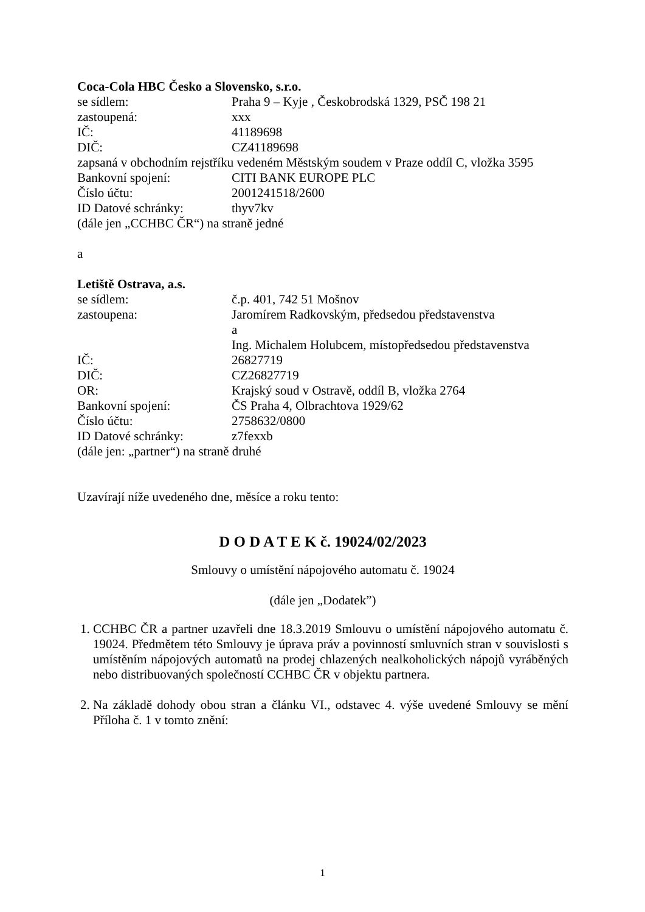Coca-Cola HBC Česko a Slovensko, s.r.o.
se sídlem: Praha 9 – Kyje , Českobrodská 1329, PSČ 198 21
zastoupená: xxx
IČ: 41189698
DIČ: CZ41189698
zapsaná v obchodním rejstříku vedeném Městským soudem v Praze oddíl C, vložka 3595
Bankovní spojení: CITI BANK EUROPE PLC
Číslo účtu: 2001241518/2600
ID Datové schránky: thyv7kv
(dále jen „CCHBC ČR“) na straně jedné
a
Letiště Ostrava, a.s.
se sídlem: č.p. 401, 742 51 Mošnov
zastoupena: Jaromírem Radkovským, předsedou představenstva
a
Ing. Michalem Holubcem, místopředsedou představenstva
IČ: 26827719
DIČ: CZ26827719
OR: Krajský soud v Ostravě, oddíl B, vložka 2764
Bankovní spojení: ČS Praha 4, Olbrachtova 1929/62
Číslo účtu: 2758632/0800
ID Datové schránky: z7fexxb
(dále jen: „partner“) na straně druhé
Uzavírají níže uvedeného dne, měsíce a roku tento:
D O D A T E K č. 19024/02/2023
Smlouvy o umístění nápojového automatu č. 19024
(dále jen „Dodatek”)
1. CCHBC ČR a partner uzavřeli dne 18.3.2019 Smlouvu o umístění nápojového automatu č. 19024. Předmětem této Smlouvy je úprava práv a povinností smluvních stran v souvislosti s umístěním nápojových automatů na prodej chlazených nealkoholických nápojů vyráběných nebo distribuovaných společností CCHBC ČR v objektu partnera.
2. Na základě dohody obou stran a článku VI., odstavec 4. výše uvedené Smlouvy se mění Příloha č. 1 v tomto znění:
1